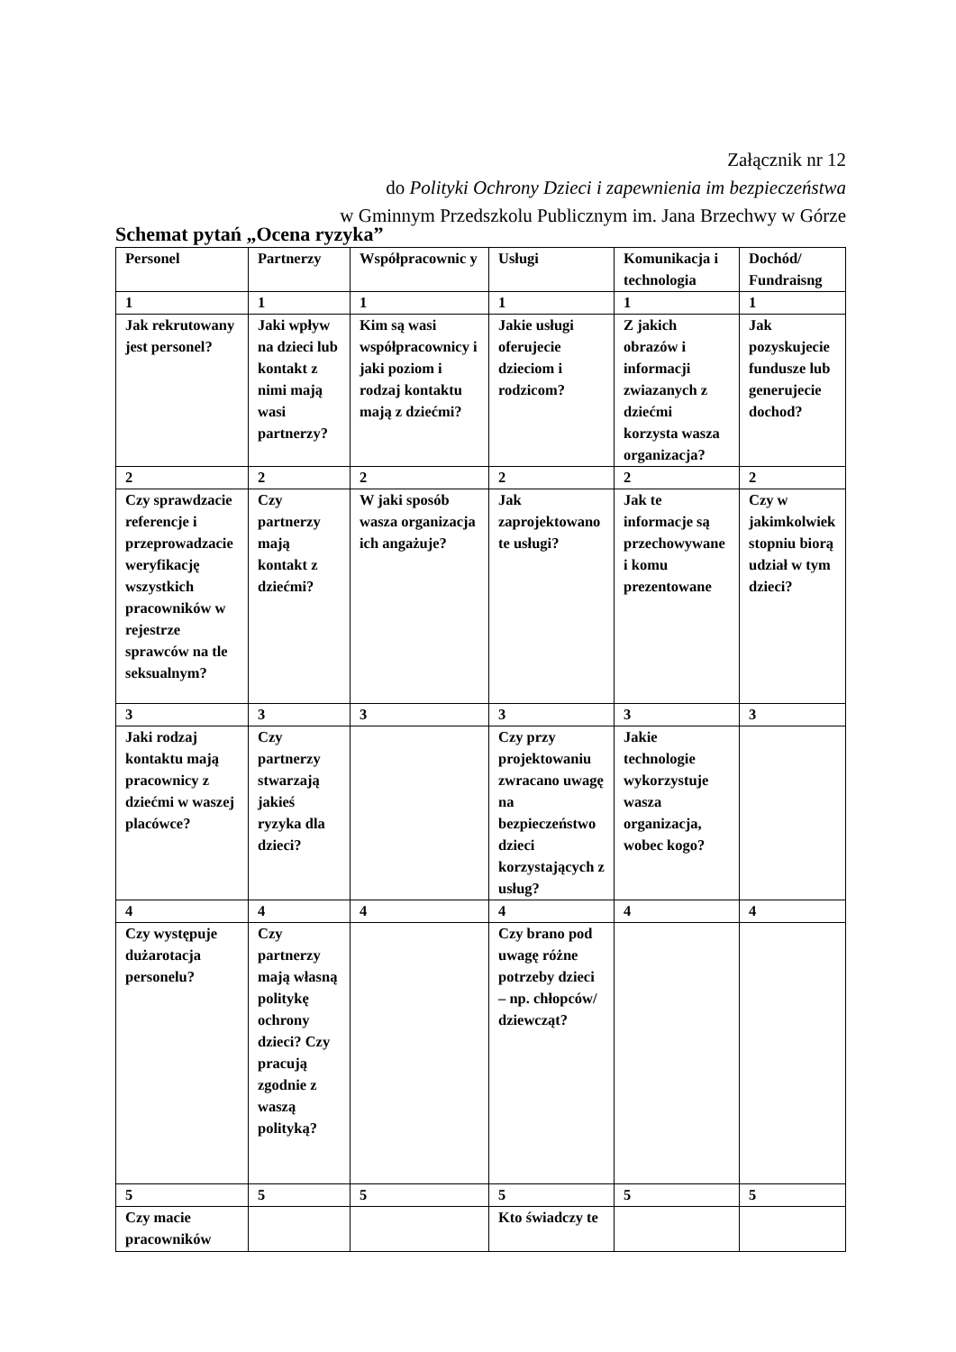Załącznik nr 12
do Polityki Ochrony Dzieci i zapewnienia im bezpieczeństwa
w Gminnym Przedszkolu Publicznym im. Jana Brzechwy w Górze
Schemat pytań „Ocena ryzyka”
| Personel | Partnerzy | Współpracownic y | Usługi | Komunikacja i technologia | Dochód/ Fundraisng |
| --- | --- | --- | --- | --- | --- |
| 1 | 1 | 1 | 1 | 1 | 1 |
| Jak rekrutowany jest personel? | Jaki wpływ na dzieci lub kontakt z nimi mają wasi partnerzy? | Kim są wasi współpracownicy i jaki poziom i rodzaj kontaktu mają z dziećmi? | Jakie usługi oferujecie dzieciom i rodzicom? | Z jakich obrazów i informacji zwiazanych z dziećmi korzysta wasza organizacja? | Jak pozyskujecie fundusze lub generujecie dochod? |
| 2 | 2 | 2 | 2 | 2 | 2 |
| Czy sprawdzacie referencje i przeprowadzacie weryfikację wszystkich pracowników w rejestrze sprawców na tle seksualnym? | Czy partnerzy mają kontakt z dziećmi? | W jaki sposób wasza organizacja ich angażuje? | Jak zaprojektowano te usługi? | Jak te informacje są przechowywane i komu prezentowane | Czy w jakimkolwiek stopniu biorą udział w tym dzieci? |
| 3 | 3 | 3 | 3 | 3 | 3 |
| Jaki rodzaj kontaktu mają pracownicy z dziećmi w waszej placówce? | Czy partnerzy stwarzają jakieś ryzyka dla dzieci? | | Czy przy projektowaniu zwracano uwagę na bezpieczeństwo dzieci korzystających z usług? | Jakie technologie wykorzystuje wasza organizacja, wobec kogo? | |
| 4 | 4 | 4 | 4 | 4 | 4 |
| Czy występuje dużarotacja personelu? | Czy partnerzy mają własną politykę ochrony dzieci? Czy pracują zgodnie z waszą polityką? | | Czy brano pod uwagę różne potrzeby dzieci – np. chłopców/ dziewcząt? | | |
| 5 | 5 | 5 | 5 | 5 | 5 |
| Czy macie pracowników | | | Kto świadczy te | | |